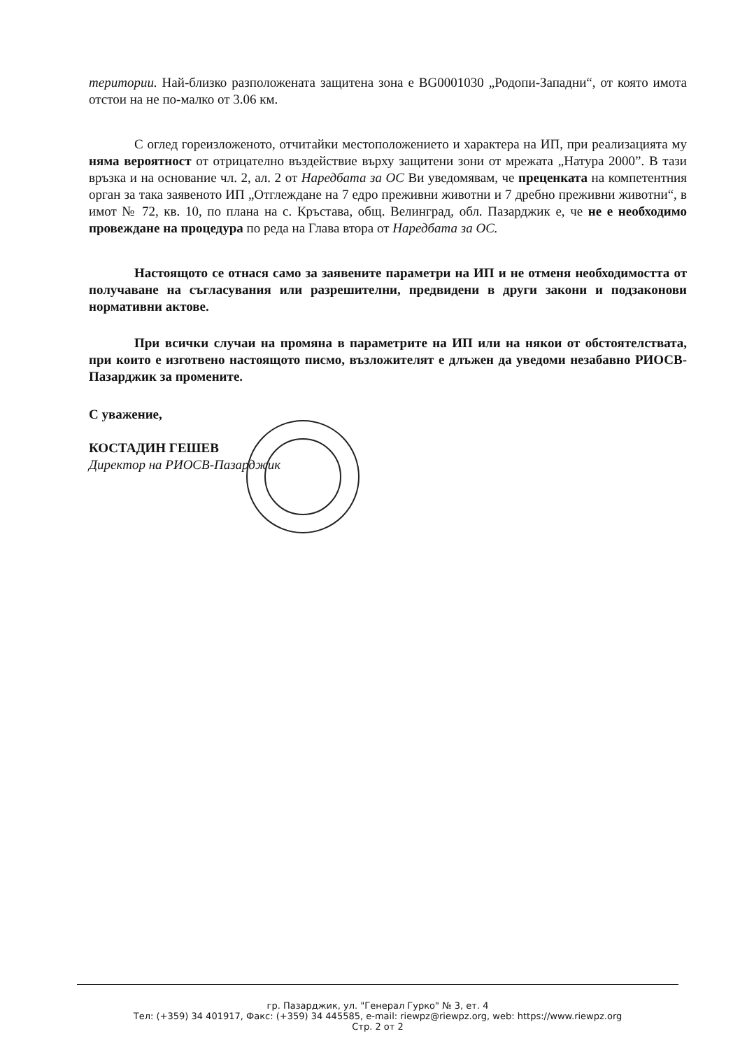територии. Най-близко разположената защитена зона е BG0001030 „Родопи-Западни“, от която имота отстои на не по-малко от 3.06 км.
С оглед гореизложеното, отчитайки местоположението и характера на ИП, при реализацията му няма вероятност от отрицателно въздействие върху защитени зони от мрежата „Натура 2000”. В тази връзка и на основание чл. 2, ал. 2 от Наредбата за ОС Ви уведомявам, че преценката на компетентния орган за така заявеното ИП „Отглеждане на 7 едро преживни животни и 7 дребно преживни животни“, в имот № 72, кв. 10, по плана на с. Кръстава, общ. Велинград, обл. Пазарджик е, че не е необходимо провеждане на процедура по реда на Глава втора от Наредбата за ОС.
Настоящото се отнася само за заявените параметри на ИП и не отменя необходимостта от получаване на съгласувания или разрешителни, предвидени в други закони и подзаконови нормативни актове.
При всички случаи на промяна в параметрите на ИП или на някои от обстоятелствата, при които е изготвено настоящото писмо, възложителят е длъжен да уведоми незабавно РИОСВ-Пазарджик за промените.
С уважение,
КОСТАДИН ГЕШЕВ
Директор на РИОСВ-Пазарджик
гр. Пазарджик, ул. "Генерал Гурко" № 3, ет. 4
Тел: (+359) 34 401917, Факс: (+359) 34 445585, e-mail: riewpz@riewpz.org, web: https://www.riewpz.org
Стр. 2 от 2